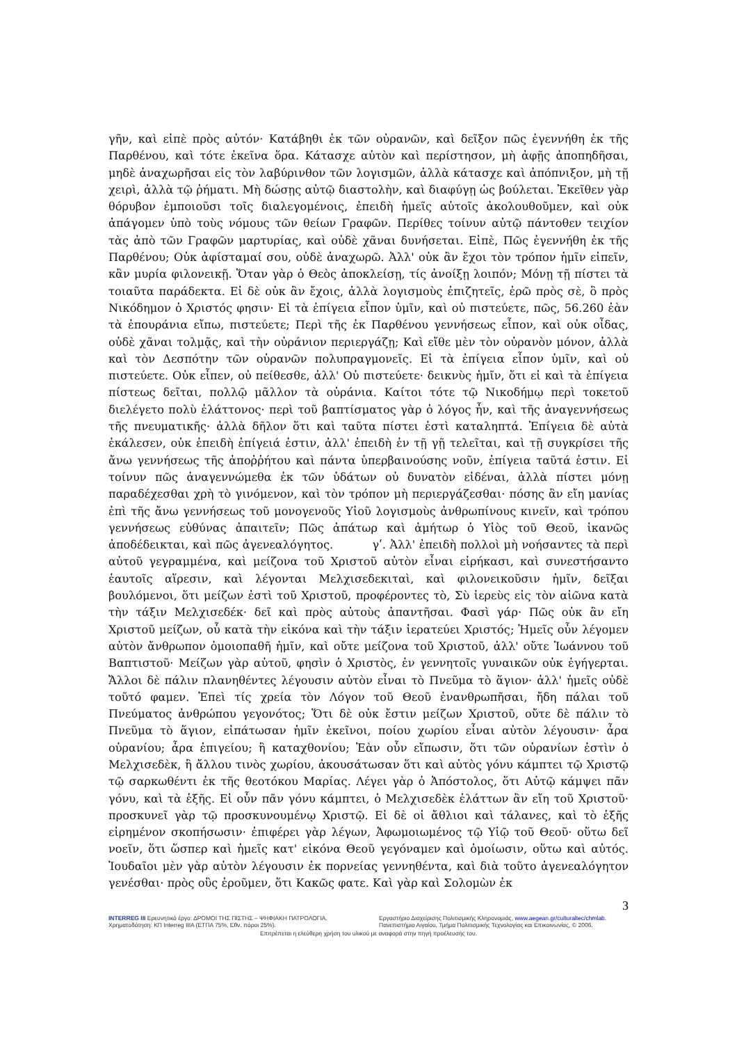γῆν, καὶ εἰπὲ πρὸς αὐτόν· Κατάβηθι ἐκ τῶν οὐρανῶν, καὶ δεῖξον πῶς ἐγεννήθη ἐκ τῆς Παρθένου, καὶ τότε ἐκεῖνα ὅρα. Κάτασχε αὐτὸν καὶ περίστησον, μὴ ἀφῇς ἀποπηδῆσαι, μηδὲ ἀναχωρῆσαι εἰς τὸν λαβύρινθον τῶν λογισμῶν, ἀλλὰ κάτασχε καὶ ἀπόπνιξον, μὴ τῇ χειρὶ, ἀλλὰ τῷ ῥήματι. Μὴ δώσῃς αὐτῷ διαστολὴν, καὶ διαφύγῃ ὡς βούλεται. Ἐκεῖθεν γὰρ θόρυβον ἐμποιοῦσι τοῖς διαλεγομένοις, ἐπειδὴ ἡμεῖς αὐτοῖς ἀκολουθοῦμεν, καὶ οὐκ ἀπάγομεν ὑπὸ τοὺς νόμους τῶν θείων Γραφῶν. Περίθες τοίνυν αὐτῷ πάντοθεν τειχίον τὰς ἀπὸ τῶν Γραφῶν μαρτυρίας, καὶ οὐδὲ χᾶναι δυνήσεται. Εἰπὲ, Πῶς ἐγεννήθη ἐκ τῆς Παρθένου; Οὐκ ἀφίσταμαί σου, οὐδὲ ἀναχωρῶ. Ἀλλ' οὐκ ἂν ἔχοι τὸν τρόπον ἡμῖν εἰπεῖν, κἂν μυρία φιλονεικῇ. Ὅταν γὰρ ὁ Θεὸς ἀποκλείσῃ, τίς ἀνοίξῃ λοιπόν; Μόνῃ τῇ πίστει τὰ τοιαῦτα παράδεκτα. Εἰ δὲ οὐκ ἂν ἔχοις, ἀλλὰ λογισμοὺς ἐπιζητεῖς, ἐρῶ πρὸς σὲ, ὃ πρὸς Νικόδημον ὁ Χριστός φησιν· Εἰ τὰ ἐπίγεια εἶπον ὑμῖν, καὶ οὐ πιστεύετε, πῶς, 56.260 ἐὰν τὰ ἐπουράνια εἴπω, πιστεύετε; Περὶ τῆς ἐκ Παρθένου γεννήσεως εἶπον, καὶ οὐκ οἶδας, οὐδὲ χᾶναι τολμᾷς, καὶ τὴν οὐράνιον περιεργάζῃ; Καὶ εἴθε μὲν τὸν οὐρανὸν μόνον, ἀλλὰ καὶ τὸν Δεσπότην τῶν οὐρανῶν πολυπραγμονεῖς. Εἰ τὰ ἐπίγεια εἶπον ὑμῖν, καὶ οὐ πιστεύετε. Οὐκ εἶπεν, οὐ πείθεσθε, ἀλλ' Οὐ πιστεύετε· δεικνὺς ἡμῖν, ὅτι εἰ καὶ τὰ ἐπίγεια πίστεως δεῖται, πολλῷ μᾶλλον τὰ οὐράνια. Καίτοι τότε τῷ Νικοδήμῳ περὶ τοκετοῦ διελέγετο πολὺ ἐλάττονος· περὶ τοῦ βαπτίσματος γὰρ ὁ λόγος ἦν, καὶ τῆς ἀναγεννήσεως τῆς πνευματικῆς· ἀλλὰ δῆλον ὅτι καὶ ταῦτα πίστει ἐστὶ καταληπτά. Ἐπίγεια δὲ αὐτὰ ἐκάλεσεν, οὐκ ἐπειδὴ ἐπίγειά ἐστιν, ἀλλ' ἐπειδὴ ἐν τῇ γῇ τελεῖται, καὶ τῇ συγκρίσει τῆς ἄνω γεννήσεως τῆς ἀποῤῥήτου καὶ πάντα ὑπερβαινούσης νοῦν, ἐπίγεια ταῦτά ἐστιν. Εἰ τοίνυν πῶς ἀναγεννώμεθα ἐκ τῶν ὑδάτων οὐ δυνατὸν εἰδέναι, ἀλλὰ πίστει μόνῃ παραδέχεσθαι χρὴ τὸ γινόμενον, καὶ τὸν τρόπον μὴ περιεργάζεσθαι· πόσης ἂν εἴη μανίας ἐπὶ τῆς ἄνω γεννήσεως τοῦ μονογενοῦς Υἱοῦ λογισμοὺς ἀνθρωπίνους κινεῖν, καὶ τρόπου γεννήσεως εὐθύνας ἀπαιτεῖν; Πῶς ἀπάτωρ καὶ ἀμήτωρ ὁ Υἱὸς τοῦ Θεοῦ, ἱκανῶς ἀποδέδεικται, καὶ πῶς ἀγενεαλόγητος. γʹ. Ἀλλ' ἐπειδὴ πολλοὶ μὴ νοήσαντες τὰ περὶ αὐτοῦ γεγραμμένα, καὶ μείζονα τοῦ Χριστοῦ αὐτὸν εἶναι εἰρήκασι, καὶ συνεστήσαντο ἑαυτοῖς αἵρεσιν, καὶ λέγονται Μελχισεδεκιταὶ, καὶ φιλονεικοῦσιν ἡμῖν, δεῖξαι βουλόμενοι, ὅτι μείζων ἐστὶ τοῦ Χριστοῦ, προφέροντες τὸ, Σὺ ἱερεὺς εἰς τὸν αἰῶνα κατὰ τὴν τάξιν Μελχισεδέκ· δεῖ καὶ πρὸς αὐτοὺς ἀπαντῆσαι. Φασὶ γάρ· Πῶς οὐκ ἂν εἴη Χριστοῦ μείζων, οὗ κατὰ τὴν εἰκόνα καὶ τὴν τάξιν ἱερατεύει Χριστός; Ἡμεῖς οὖν λέγομεν αὐτὸν ἄνθρωπον ὁμοιοπαθῆ ἡμῖν, καὶ οὔτε μείζονα τοῦ Χριστοῦ, ἀλλ' οὔτε Ἰωάννου τοῦ Βαπτιστοῦ· Μείζων γὰρ αὐτοῦ, φησὶν ὁ Χριστὸς, ἐν γεννητοῖς γυναικῶν οὐκ ἐγήγερται. Ἄλλοι δὲ πάλιν πλανηθέντες λέγουσιν αὐτὸν εἶναι τὸ Πνεῦμα τὸ ἅγιον· ἀλλ' ἡμεῖς οὐδὲ τοῦτό φαμεν. Ἐπεὶ τίς χρεία τὸν Λόγον τοῦ Θεοῦ ἐνανθρωπῆσαι, ἤδη πάλαι τοῦ Πνεύματος ἀνθρώπου γεγονότος; Ὅτι δὲ οὐκ ἔστιν μείζων Χριστοῦ, οὔτε δὲ πάλιν τὸ Πνεῦμα τὸ ἅγιον, εἰπάτωσαν ἡμῖν ἐκεῖνοι, ποίου χωρίου εἶναι αὐτὸν λέγουσιν· ἆρα οὐρανίου; ἆρα ἐπιγείου; ἢ καταχθονίου; Ἐὰν οὖν εἴπωσιν, ὅτι τῶν οὐρανίων ἐστὶν ὁ Μελχισεδὲκ, ἢ ἄλλου τινὸς χωρίου, ἀκουσάτωσαν ὅτι καὶ αὐτὸς γόνυ κάμπτει τῷ Χριστῷ τῷ σαρκωθέντι ἐκ τῆς θεοτόκου Μαρίας. Λέγει γὰρ ὁ Ἀπόστολος, ὅτι Αὐτῷ κάμψει πᾶν γόνυ, καὶ τὰ ἑξῆς. Εἰ οὖν πᾶν γόνυ κάμπτει, ὁ Μελχισεδὲκ ἐλάττων ἂν εἴη τοῦ Χριστοῦ· προσκυνεῖ γὰρ τῷ προσκυνουμένῳ Χριστῷ. Εἰ δὲ οἱ ἄθλιοι καὶ τάλανες, καὶ τὸ ἑξῆς εἰρημένον σκοπήσωσιν· ἐπιφέρει γὰρ λέγων, Ἀφωμοιωμένος τῷ Υἱῷ τοῦ Θεοῦ· οὕτω δεῖ νοεῖν, ὅτι ὥσπερ καὶ ἡμεῖς κατ' εἰκόνα Θεοῦ γεγόναμεν καὶ ὁμοίωσιν, οὕτω καὶ αὐτός. Ἰουδαῖοι μὲν γὰρ αὐτὸν λέγουσιν ἐκ πορνείας γεννηθέντα, καὶ διὰ τοῦτο ἀγενεαλόγητον γενέσθαι· πρὸς οὓς ἐροῦμεν, ὅτι Κακῶς φατε. Καὶ γὰρ καὶ Σολομὼν ἐκ
3
INTERREG III Ερευνητικό έργο: ΔΡΟΜΟΙ ΤΗΣ ΠΙΣΤΗΣ – ΨΗΦΙΑΚΗ ΠΑΤΡΟΛΟΓΙΑ.
Χρηματοδότηση: ΚΠ Interreg IIIA (ΕΤΠΑ 75%, Εθν. πόροι 25%).
Εργαστήριο Διαχείρισης Πολιτισμικής Κληρονομιάς, www.aegean.gr/culturaltec/chmlab.
Πανεπιστήμιο Αιγαίου, Τμήμα Πολιτισμικής Τεχνολογίας και Επικοινωνίας, © 2006.
Επιτρέπεται η ελεύθερη χρήση του υλικού με αναφορά στην πηγή προέλευσής του.